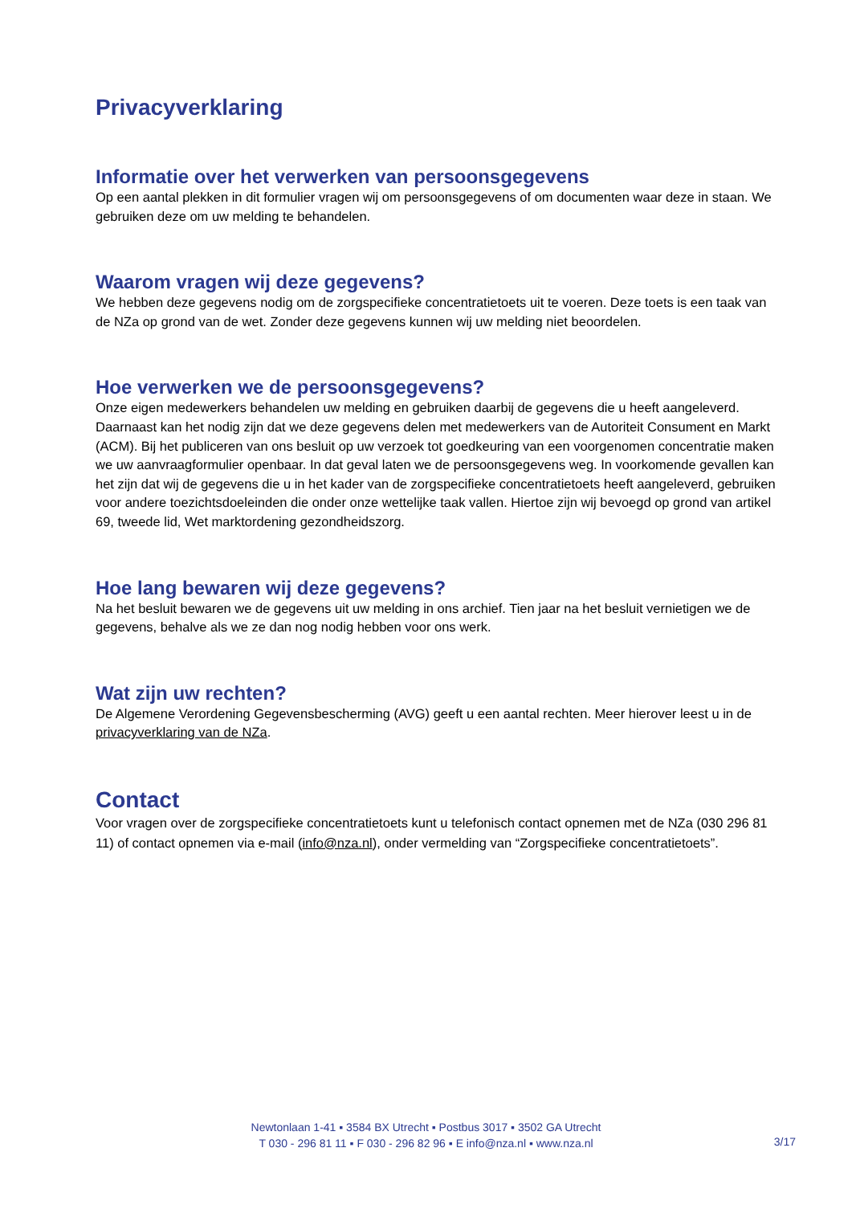Privacyverklaring
Informatie over het verwerken van persoonsgegevens
Op een aantal plekken in dit formulier vragen wij om persoonsgegevens of om documenten waar deze in staan. We gebruiken deze om uw melding te behandelen.
Waarom vragen wij deze gegevens?
We hebben deze gegevens nodig om de zorgspecifieke concentratietoets uit te voeren. Deze toets is een taak van de NZa op grond van de wet. Zonder deze gegevens kunnen wij uw melding niet beoordelen.
Hoe verwerken we de persoonsgegevens?
Onze eigen medewerkers behandelen uw melding en gebruiken daarbij de gegevens die u heeft aangeleverd. Daarnaast kan het nodig zijn dat we deze gegevens delen met medewerkers van de Autoriteit Consument en Markt (ACM). Bij het publiceren van ons besluit op uw verzoek tot goedkeuring van een voorgenomen concentratie maken we uw aanvraagformulier openbaar. In dat geval laten we de persoonsgegevens weg. In voorkomende gevallen kan het zijn dat wij de gegevens die u in het kader van de zorgspecifieke concentratietoets heeft aangeleverd, gebruiken voor andere toezichtsdoeleinden die onder onze wettelijke taak vallen. Hiertoe zijn wij bevoegd op grond van artikel 69, tweede lid, Wet marktordening gezondheidszorg.
Hoe lang bewaren wij deze gegevens?
Na het besluit bewaren we de gegevens uit uw melding in ons archief. Tien jaar na het besluit vernietigen we de gegevens, behalve als we ze dan nog nodig hebben voor ons werk.
Wat zijn uw rechten?
De Algemene Verordening Gegevensbescherming (AVG) geeft u een aantal rechten. Meer hierover leest u in de privacyverklaring van de NZa.
Contact
Voor vragen over de zorgspecifieke concentratietoets kunt u telefonisch contact opnemen met de NZa (030 296 81 11) of contact opnemen via e-mail (info@nza.nl), onder vermelding van “Zorgspecifieke concentratietoets”.
Newtonlaan 1-41 ▪ 3584 BX Utrecht ▪ Postbus 3017 ▪ 3502 GA Utrecht
T 030 - 296 81 11 ▪ F 030 - 296 82 96 ▪ E info@nza.nl ▪ www.nza.nl
3/17